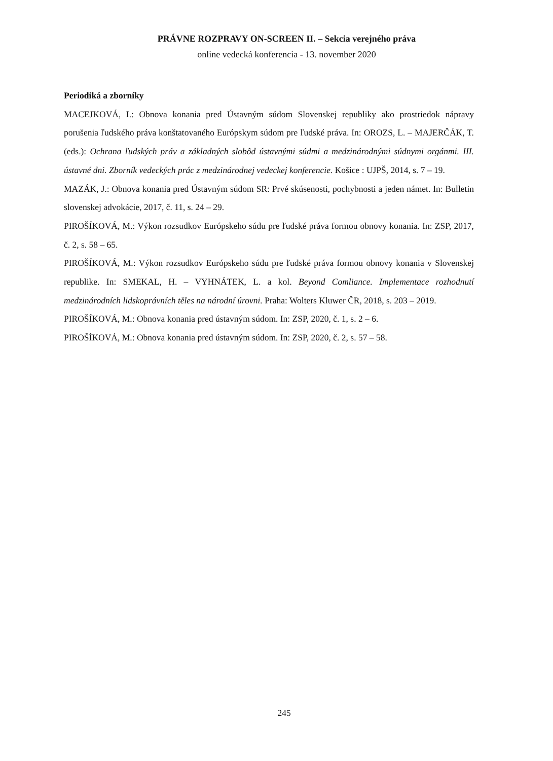PRÁVNE ROZPRAVY ON-SCREEN II. – Sekcia verejného práva
online vedecká konferencia - 13. november 2020
Periodiká a zborníky
MACEJKOVÁ, I.: Obnova konania pred Ústavným súdom Slovenskej republiky ako prostriedok nápravy porušenia ľudského práva konštatovaného Európskym súdom pre ľudské práva. In: OROZS, L. – MAJERČÁK, T. (eds.): Ochrana ľudských práv a základných slobôd ústavnými súdmi a medzinárodnými súdnymi orgánmi. III. ústavné dni. Zborník vedeckých prác z medzinárodnej vedeckej konferencie. Košice : UJPŠ, 2014, s. 7 – 19.
MAZÁK, J.: Obnova konania pred Ústavným súdom SR: Prvé skúsenosti, pochybnosti a jeden námet. In: Bulletin slovenskej advokácie, 2017, č. 11, s. 24 – 29.
PIROŠÍKOVÁ, M.: Výkon rozsudkov Európskeho súdu pre ľudské práva formou obnovy konania. In: ZSP, 2017, č. 2, s. 58 – 65.
PIROŠÍKOVÁ, M.: Výkon rozsudkov Európskeho súdu pre ľudské práva formou obnovy konania v Slovenskej republike. In: SMEKAL, H. – VYHNÁTEK, L. a kol. Beyond Comliance. Implementace rozhodnutí medzinárodních lidskoprávních těles na národní úrovni. Praha: Wolters Kluwer ČR, 2018, s. 203 – 2019.
PIROŠÍKOVÁ, M.: Obnova konania pred ústavným súdom. In: ZSP, 2020, č. 1, s. 2 – 6.
PIROŠÍKOVÁ, M.: Obnova konania pred ústavným súdom. In: ZSP, 2020, č. 2, s. 57 – 58.
245